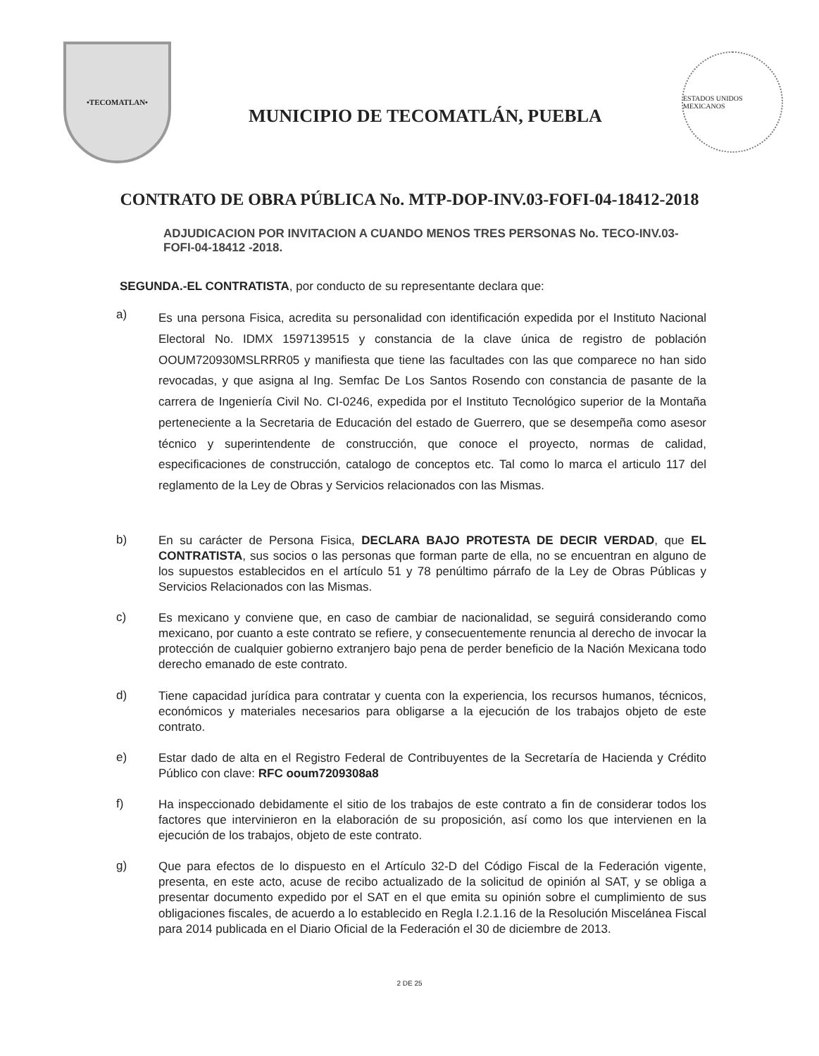•TECOMATLAN•
MUNICIPIO DE TECOMATLÁN, PUEBLA
ESTADOS UNIDOS MEXICANOS
CONTRATO DE OBRA PÚBLICA No. MTP-DOP-INV.03-FOFI-04-18412-2018
ADJUDICACION POR INVITACION A CUANDO MENOS TRES PERSONAS No. TECO-INV.03-FOFI-04-18412 -2018.
SEGUNDA.-EL CONTRATISTA, por conducto de su representante declara que:
a) Es una persona Fisica, acredita su personalidad con identificación expedida por el Instituto Nacional Electoral No. IDMX 1597139515 y constancia de la clave única de registro de población OOUM720930MSLRRR05 y manifiesta que tiene las facultades con las que comparece no han sido revocadas, y que asigna al Ing. Semfac De Los Santos Rosendo con constancia de pasante de la carrera de Ingeniería Civil No. CI-0246, expedida por el Instituto Tecnológico superior de la Montaña perteneciente a la Secretaria de Educación del estado de Guerrero, que se desempeña como asesor técnico y superintendente de construcción, que conoce el proyecto, normas de calidad, especificaciones de construcción, catalogo de conceptos etc. Tal como lo marca el articulo 117 del reglamento de la Ley de Obras y Servicios relacionados con las Mismas.
b) En su carácter de Persona Fisica, DECLARA BAJO PROTESTA DE DECIR VERDAD, que EL CONTRATISTA, sus socios o las personas que forman parte de ella, no se encuentran en alguno de los supuestos establecidos en el artículo 51 y 78 penúltimo párrafo de la Ley de Obras Públicas y Servicios Relacionados con las Mismas.
c) Es mexicano y conviene que, en caso de cambiar de nacionalidad, se seguirá considerando como mexicano, por cuanto a este contrato se refiere, y consecuentemente renuncia al derecho de invocar la protección de cualquier gobierno extranjero bajo pena de perder beneficio de la Nación Mexicana todo derecho emanado de este contrato.
d) Tiene capacidad jurídica para contratar y cuenta con la experiencia, los recursos humanos, técnicos, económicos y materiales necesarios para obligarse a la ejecución de los trabajos objeto de este contrato.
e) Estar dado de alta en el Registro Federal de Contribuyentes de la Secretaría de Hacienda y Crédito Público con clave: RFC ooum7209308a8
f) Ha inspeccionado debidamente el sitio de los trabajos de este contrato a fin de considerar todos los factores que intervinieron en la elaboración de su proposición, así como los que intervienen en la ejecución de los trabajos, objeto de este contrato.
g) Que para efectos de lo dispuesto en el Artículo 32-D del Código Fiscal de la Federación vigente, presenta, en este acto, acuse de recibo actualizado de la solicitud de opinión al SAT, y se obliga a presentar documento expedido por el SAT en el que emita su opinión sobre el cumplimiento de sus obligaciones fiscales, de acuerdo a lo establecido en Regla I.2.1.16 de la Resolución Miscelánea Fiscal para 2014 publicada en el Diario Oficial de la Federación el 30 de diciembre de 2013.
2 DE 25